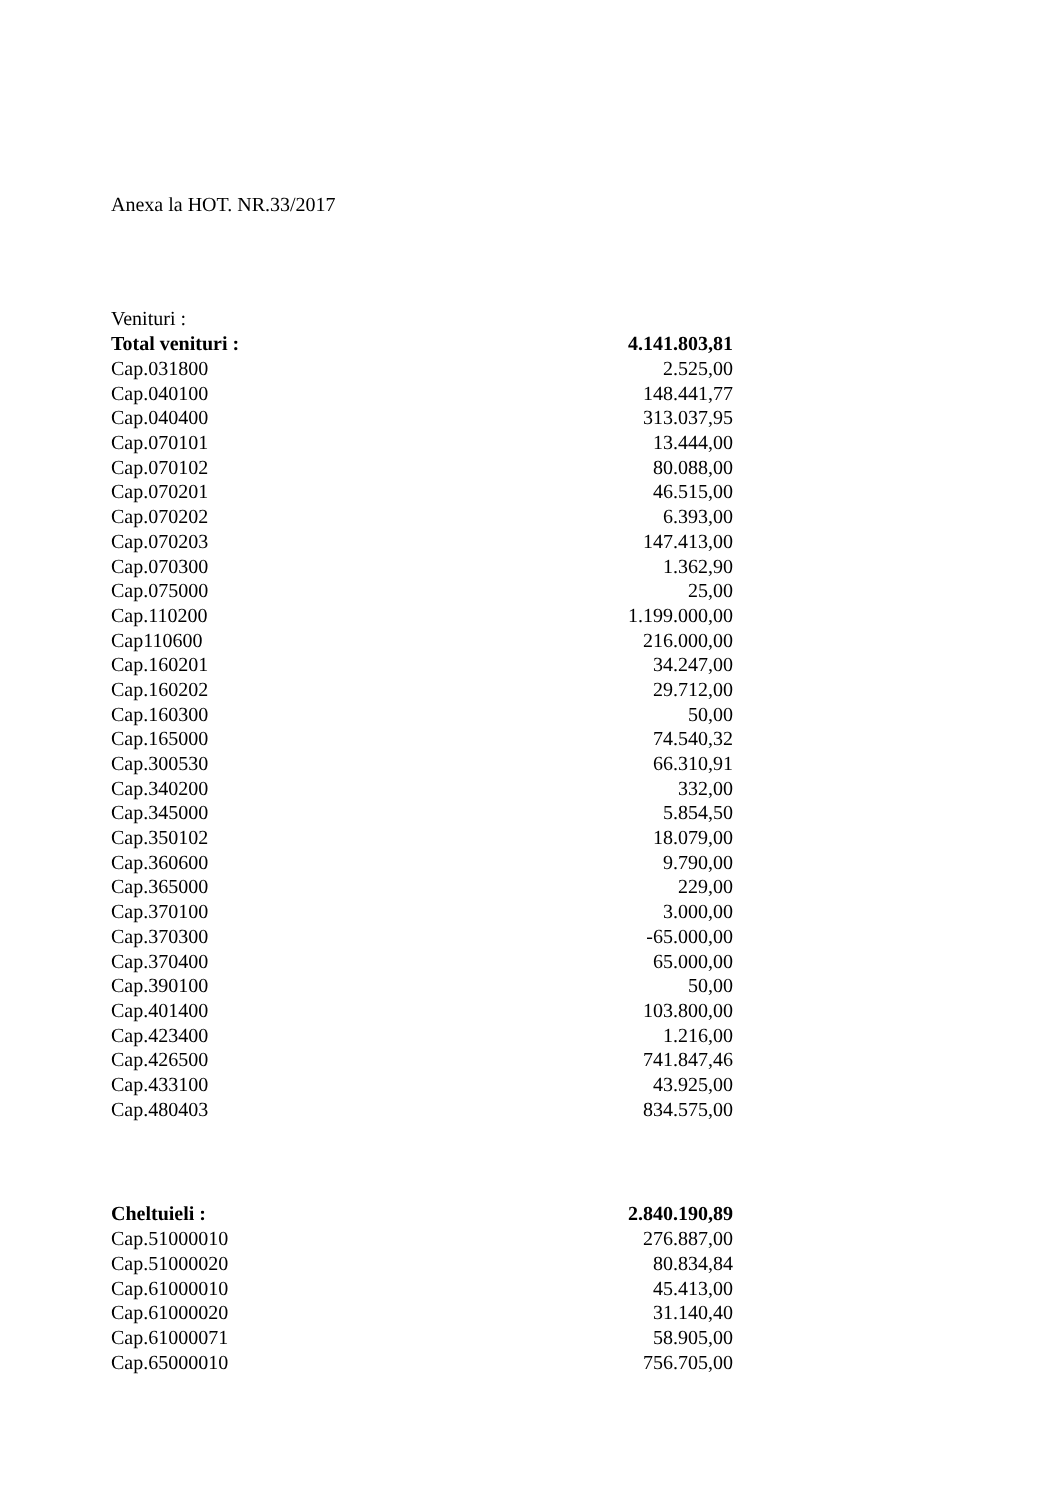Anexa la HOT. NR.33/2017
| Venituri : | |
| Total venituri : | 4.141.803,81 |
| Cap.031800 | 2.525,00 |
| Cap.040100 | 148.441,77 |
| Cap.040400 | 313.037,95 |
| Cap.070101 | 13.444,00 |
| Cap.070102 | 80.088,00 |
| Cap.070201 | 46.515,00 |
| Cap.070202 | 6.393,00 |
| Cap.070203 | 147.413,00 |
| Cap.070300 | 1.362,90 |
| Cap.075000 | 25,00 |
| Cap.110200 | 1.199.000,00 |
| Cap110600 | 216.000,00 |
| Cap.160201 | 34.247,00 |
| Cap.160202 | 29.712,00 |
| Cap.160300 | 50,00 |
| Cap.165000 | 74.540,32 |
| Cap.300530 | 66.310,91 |
| Cap.340200 | 332,00 |
| Cap.345000 | 5.854,50 |
| Cap.350102 | 18.079,00 |
| Cap.360600 | 9.790,00 |
| Cap.365000 | 229,00 |
| Cap.370100 | 3.000,00 |
| Cap.370300 | -65.000,00 |
| Cap.370400 | 65.000,00 |
| Cap.390100 | 50,00 |
| Cap.401400 | 103.800,00 |
| Cap.423400 | 1.216,00 |
| Cap.426500 | 741.847,46 |
| Cap.433100 | 43.925,00 |
| Cap.480403 | 834.575,00 |
| Cheltuieli : | 2.840.190,89 |
| Cap.51000010 | 276.887,00 |
| Cap.51000020 | 80.834,84 |
| Cap.61000010 | 45.413,00 |
| Cap.61000020 | 31.140,40 |
| Cap.61000071 | 58.905,00 |
| Cap.65000010 | 756.705,00 |